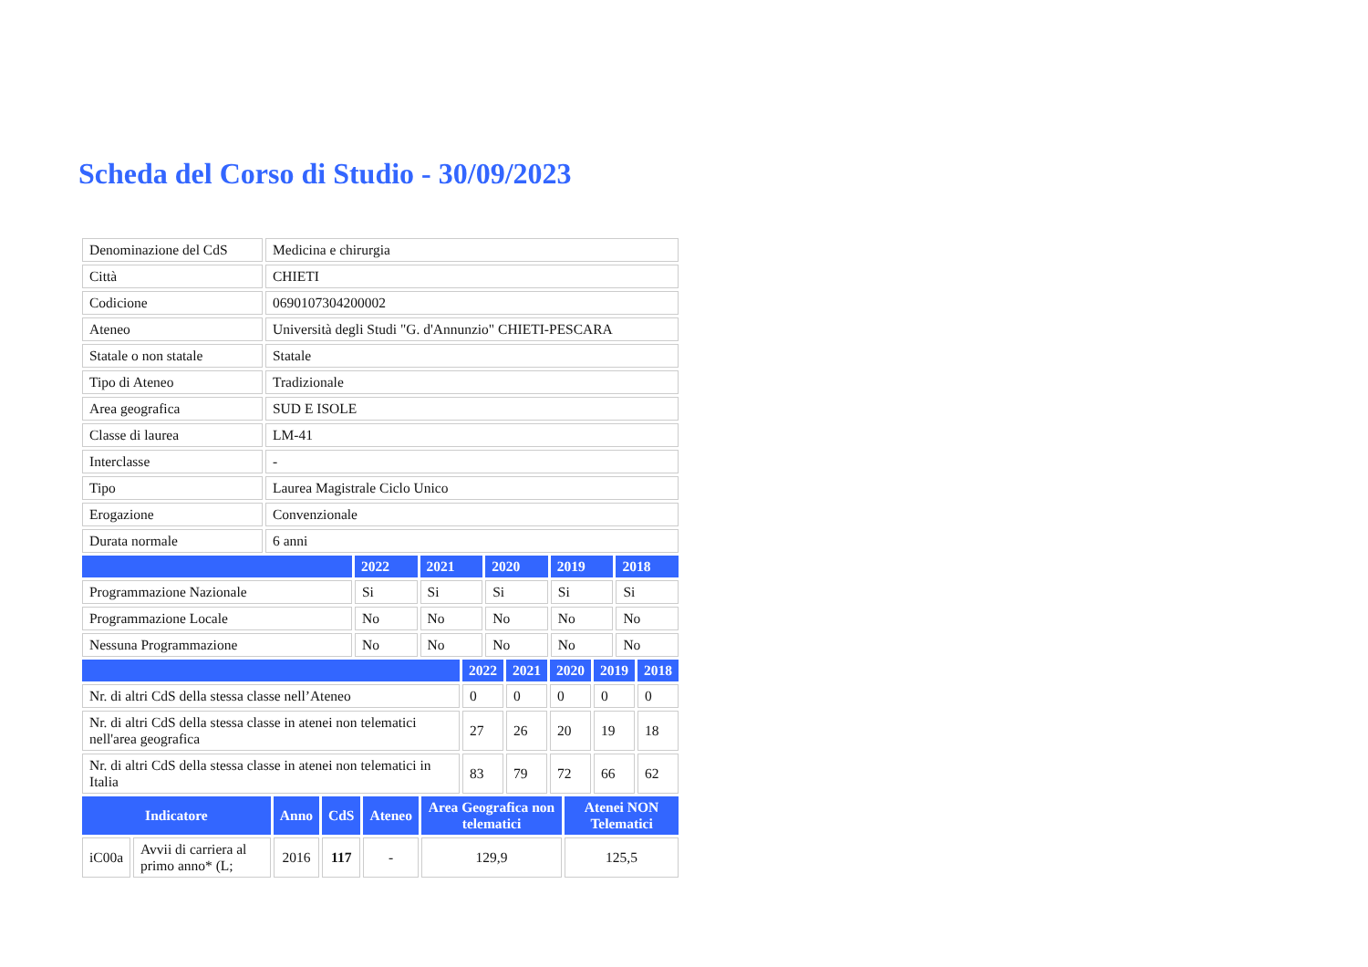Scheda del Corso di Studio - 30/09/2023
| Denominazione del CdS | Medicina e chirurgia |
| Città | CHIETI |
| Codicione | 0690107304200002 |
| Ateneo | Università degli Studi "G. d'Annunzio" CHIETI-PESCARA |
| Statale o non statale | Statale |
| Tipo di Ateneo | Tradizionale |
| Area geografica | SUD E ISOLE |
| Classe di laurea | LM-41 |
| Interclasse | - |
| Tipo | Laurea Magistrale Ciclo Unico |
| Erogazione | Convenzionale |
| Durata normale | 6 anni |
| | 2022 | 2021 | 2020 | 2019 | 2018 |
| --- | --- | --- | --- | --- | --- |
| Programmazione Nazionale | Si | Si | Si | Si | Si |
| Programmazione Locale | No | No | No | No | No |
| Nessuna Programmazione | No | No | No | No | No |
| | 2022 | 2021 | 2020 | 2019 | 2018 |
| --- | --- | --- | --- | --- | --- |
| Nr. di altri CdS della stessa classe nell’Ateneo | 0 | 0 | 0 | 0 | 0 |
| Nr. di altri CdS della stessa classe in atenei non telematici nell'area geografica | 27 | 26 | 20 | 19 | 18 |
| Nr. di altri CdS della stessa classe in atenei non telematici in Italia | 83 | 79 | 72 | 66 | 62 |
| Indicatore | | Anno | CdS | Ateneo | Area Geografica non telematici | Atenei NON Telematici |
| --- | --- | --- | --- | --- | --- | --- |
| iC00a | Avvii di carriera al primo anno* (L; | 2016 | 117 | - | 129,9 | 125,5 |